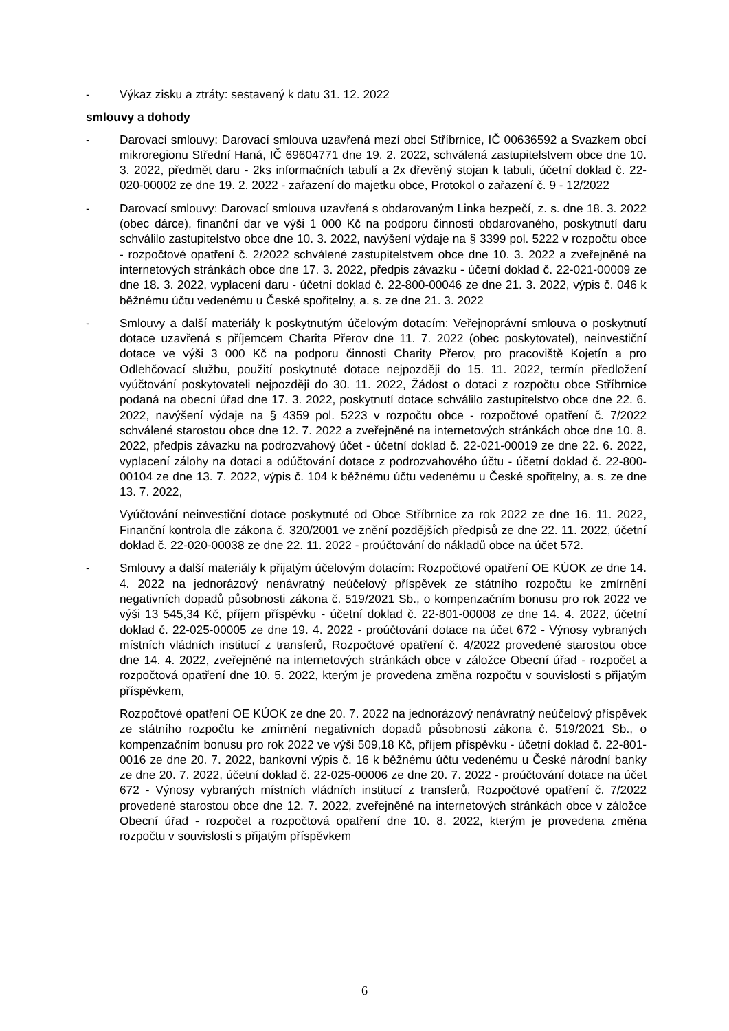- Výkaz zisku a ztráty: sestavený k datu 31. 12. 2022
smlouvy a dohody
- Darovací smlouvy: Darovací smlouva uzavřená mezí obcí Stříbrnice, IČ 00636592 a Svazkem obcí mikroregionu Střední Haná, IČ 69604771 dne 19. 2. 2022, schválená zastupitelstvem obce dne 10. 3. 2022, předmět daru - 2ks informačních tabulí a 2x dřevěný stojan k tabuli, účetní doklad č. 22-020-00002 ze dne 19. 2. 2022 - zařazení do majetku obce, Protokol o zařazení č. 9 - 12/2022
- Darovací smlouvy: Darovací smlouva uzavřená s obdarovaným Linka bezpečí, z. s. dne 18. 3. 2022 (obec dárce), finanční dar ve výši 1 000 Kč na podporu činnosti obdarovaného, poskytnutí daru schválilo zastupitelstvo obce dne 10. 3. 2022, navýšení výdaje na § 3399 pol. 5222 v rozpočtu obce - rozpočtové opatření č. 2/2022 schválené zastupitelstvem obce dne 10. 3. 2022 a zveřejněné na internetových stránkách obce dne 17. 3. 2022, předpis závazku - účetní doklad č. 22-021-00009 ze dne 18. 3. 2022, vyplacení daru - účetní doklad č. 22-800-00046 ze dne 21. 3. 2022, výpis č. 046 k běžnému účtu vedenému u České spořitelny, a. s. ze dne 21. 3. 2022
- Smlouvy a další materiály k poskytnutým účelovým dotacím: Veřejnoprávní smlouva o poskytnutí dotace uzavřená s příjemcem Charita Přerov dne 11. 7. 2022 (obec poskytovatel), neinvestiční dotace ve výši 3 000 Kč na podporu činnosti Charity Přerov, pro pracoviště Kojetín a pro Odlehčovací službu, použití poskytnuté dotace nejpozději do 15. 11. 2022, termín předložení vyúčtování poskytovateli nejpozději do 30. 11. 2022, Žádost o dotaci z rozpočtu obce Stříbrnice podaná na obecní úřad dne 17. 3. 2022, poskytnutí dotace schválilo zastupitelstvo obce dne 22. 6. 2022, navýšení výdaje na § 4359 pol. 5223 v rozpočtu obce - rozpočtové opatření č. 7/2022 schválené starostou obce dne 12. 7. 2022 a zveřejněné na internetových stránkách obce dne 10. 8. 2022, předpis závazku na podrozvahový účet - účetní doklad č. 22-021-00019 ze dne 22. 6. 2022, vyplacení zálohy na dotaci a odúčtování dotace z podrozvahového účtu - účetní doklad č. 22-800-00104 ze dne 13. 7. 2022, výpis č. 104 k běžnému účtu vedenému u České spořitelny, a. s. ze dne 13. 7. 2022,
Vyúčtování neinvestiční dotace poskytnuté od Obce Stříbrnice za rok 2022 ze dne 16. 11. 2022, Finanční kontrola dle zákona č. 320/2001 ve znění pozdějších předpisů ze dne 22. 11. 2022, účetní doklad č. 22-020-00038 ze dne 22. 11. 2022 - proúčtování do nákladů obce na účet 572.
- Smlouvy a další materiály k přijatým účelovým dotacím: Rozpočtové opatření OE KÚOK ze dne 14. 4. 2022 na jednorázový nenávratný neúčelový příspěvek ze státního rozpočtu ke zmírnění negativních dopadů působnosti zákona č. 519/2021 Sb., o kompenzačním bonusu pro rok 2022 ve výši 13 545,34 Kč, příjem příspěvku - účetní doklad č. 22-801-00008 ze dne 14. 4. 2022, účetní doklad č. 22-025-00005 ze dne 19. 4. 2022 - proúčtování dotace na účet 672 - Výnosy vybraných místních vládních institucí z transferů, Rozpočtové opatření č. 4/2022 provedené starostou obce dne 14. 4. 2022, zveřejněné na internetových stránkách obce v záložce Obecní úřad - rozpočet a rozpočtová opatření dne 10. 5. 2022, kterým je provedena změna rozpočtu v souvislosti s přijatým příspěvkem,
Rozpočtové opatření OE KÚOK ze dne 20. 7. 2022 na jednorázový nenávratný neúčelový příspěvek ze státního rozpočtu ke zmírnění negativních dopadů působnosti zákona č. 519/2021 Sb., o kompenzačním bonusu pro rok 2022 ve výši 509,18 Kč, příjem příspěvku - účetní doklad č. 22-801-0016 ze dne 20. 7. 2022, bankovní výpis č. 16 k běžnému účtu vedenému u České národní banky ze dne 20. 7. 2022, účetní doklad č. 22-025-00006 ze dne 20. 7. 2022 - proúčtování dotace na účet 672 - Výnosy vybraných místních vládních institucí z transferů, Rozpočtové opatření č. 7/2022 provedené starostou obce dne 12. 7. 2022, zveřejněné na internetových stránkách obce v záložce Obecní úřad - rozpočet a rozpočtová opatření dne 10. 8. 2022, kterým je provedena změna rozpočtu v souvislosti s přijatým příspěvkem
6